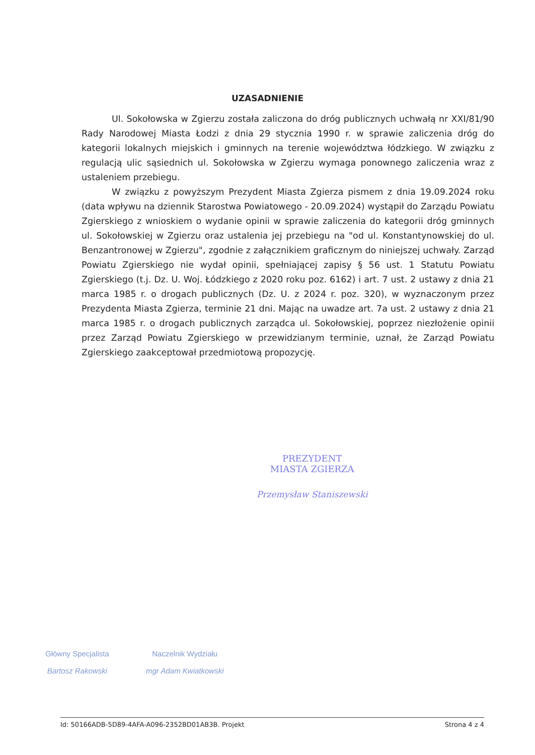UZASADNIENIE
Ul. Sokołowska w Zgierzu została zaliczona do dróg publicznych uchwałą nr XXI/81/90 Rady Narodowej Miasta Łodzi z dnia 29 stycznia 1990 r. w sprawie zaliczenia dróg do kategorii lokalnych miejskich i gminnych na terenie województwa łódzkiego. W związku z regulacją ulic sąsiednich ul. Sokołowska w Zgierzu wymaga ponownego zaliczenia wraz z ustaleniem przebiegu.
W związku z powyższym Prezydent Miasta Zgierza pismem z dnia 19.09.2024 roku (data wpływu na dziennik Starostwa Powiatowego - 20.09.2024) wystąpił do Zarządu Powiatu Zgierskiego z wnioskiem o wydanie opinii w sprawie zaliczenia do kategorii dróg gminnych ul. Sokołowskiej w Zgierzu oraz ustalenia jej przebiegu na "od ul. Konstantynowskiej do ul. Benzantronowej w Zgierzu", zgodnie z załącznikiem graficznym do niniejszej uchwały. Zarząd Powiatu Zgierskiego nie wydał opinii, spełniającej zapisy § 56 ust. 1 Statutu Powiatu Zgierskiego (t.j. Dz. U. Woj. Łódzkiego z 2020 roku poz. 6162) i art. 7 ust. 2 ustawy z dnia 21 marca 1985 r. o drogach publicznych (Dz. U. z 2024 r. poz. 320), w wyznaczonym przez Prezydenta Miasta Zgierza, terminie 21 dni. Mając na uwadze art. 7a ust. 2 ustawy z dnia 21 marca 1985 r. o drogach publicznych zarządca ul. Sokołowskiej, poprzez niezłożenie opinii przez Zarząd Powiatu Zgierskiego w przewidzianym terminie, uznał, że Zarząd Powiatu Zgierskiego zaakceptował przedmiotową propozycję.
PREZYDENT
MIASTA ZGIERZA
Przemysław Staniszewski
Główny Specjalista
Bartosz Rakowski
Naczelnik Wydziału
mgr Adam Kwiatkowski
Id: 50166ADB-5D89-4AFA-A096-2352BD01AB3B. Projekt Strona 4 z 4